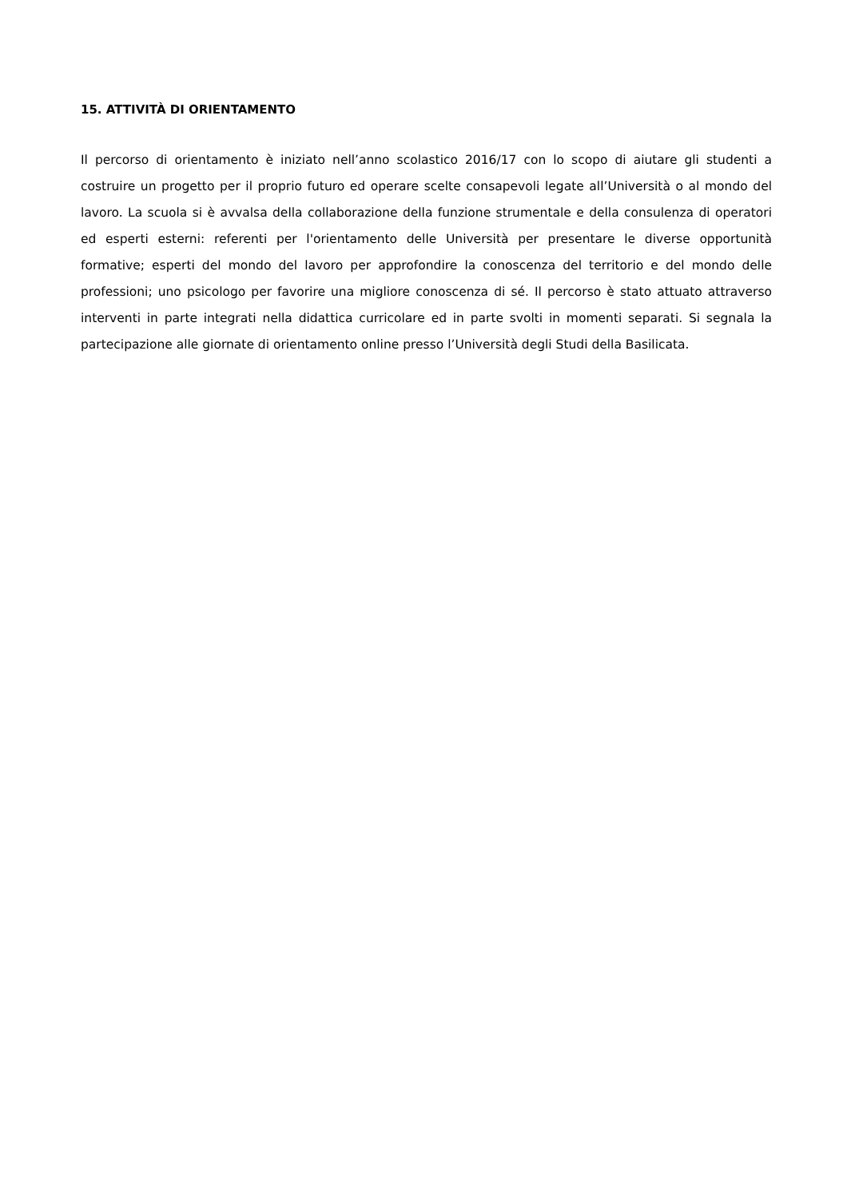15. ATTIVITÀ DI ORIENTAMENTO
Il percorso di orientamento è iniziato nell’anno scolastico 2016/17 con lo scopo di aiutare gli studenti a costruire un progetto per il proprio futuro ed operare scelte consapevoli legate all’Università o al mondo del lavoro. La scuola si è avvalsa della collaborazione della funzione strumentale e della consulenza di operatori ed esperti esterni: referenti per l'orientamento delle Università per presentare le diverse opportunità formative; esperti del mondo del lavoro per approfondire la conoscenza del territorio e del mondo delle professioni; uno psicologo per favorire una migliore conoscenza di sé. Il percorso è stato attuato attraverso interventi in parte integrati nella didattica curricolare ed in parte svolti in momenti separati. Si segnala la partecipazione alle giornate di orientamento online presso l’Università degli Studi della Basilicata.